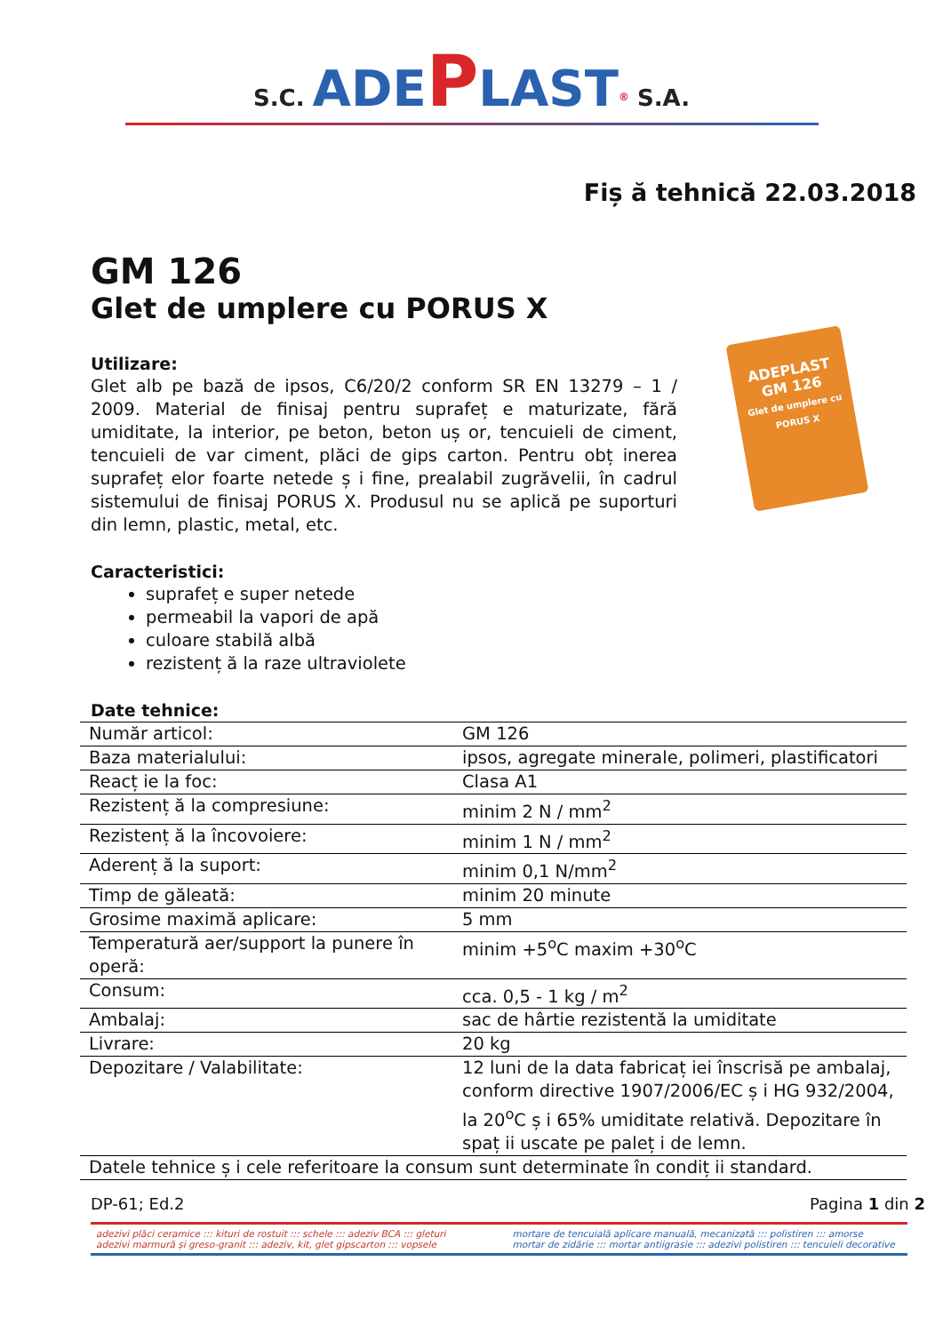S.C. ADE PLAST<sup>®</sup> S.A.
Fiș ă tehnică 22.03.2018
GM 126
Glet de umplere cu PORUS X
Utilizare:
Glet alb pe bază de ipsos, C6/20/2 conform SR EN 13279 – 1 / 2009. Material de finisaj pentru suprafeț e maturizate, fără umiditate, la interior, pe beton, beton uș or, tencuieli de ciment, tencuieli de var ciment, plăci de gips carton. Pentru obț inerea suprafeț elor foarte netede ș i fine, prealabil zugrăvelii, în cadrul sistemului de finisaj PORUS X. Produsul nu se aplică pe suporturi din lemn, plastic, metal, etc.
ADEPLAST
GM 126
Glet de umplere cu PORUS X
Caracteristici:
suprafeț e super netede
permeabil la vapori de apă
culoare stabilă albă
rezistenț ă la raze ultraviolete
Date tehnice:
| Număr articol: | GM 126 |
| Baza materialului: | ipsos, agregate minerale, polimeri, plastificatori |
| Reacț ie la foc: | Clasa A1 |
| Rezistenț ă la compresiune: | minim 2 N / mm<sup>2</sup> |
| Rezistenț ă la încovoiere: | minim 1 N / mm<sup>2</sup> |
| Aderenț ă la suport: | minim 0,1 N/mm<sup>2</sup> |
| Timp de găleată: | minim 20 minute |
| Grosime maximă aplicare: | 5 mm |
| Temperatură aer/support la punere în operă: | minim +5<sup>o</sup>C maxim +30<sup>o</sup>C |
| Consum: | cca. 0,5 - 1 kg / m<sup>2</sup> |
| Ambalaj: | sac de hârtie rezistentă la umiditate |
| Livrare: | 20 kg |
| Depozitare / Valabilitate: | 12 luni de la data fabricaț iei înscrisă pe ambalaj, conform directive 1907/2006/EC ș i HG 932/2004, la 20<sup>o</sup>C ș i 65% umiditate relativă. Depozitare în spaț ii uscate pe paleț i de lemn. |
| Datele tehnice ș i cele referitoare la consum sunt determinate în condiț ii standard. | |
DP-61; Ed.2 Pagina 1 din 2
adezivi plăci ceramice ::: kituri de rostuit ::: schele ::: adeziv BCA ::: gleturi
adezivi marmură și greso-granit ::: adeziv, kit, glet gipscarton ::: vopsele
mortare de tencuială aplicare manuală, mecanizată ::: polistiren ::: amorse
mortar de zidărie ::: mortar antiigrasie ::: adezivi polistiren ::: tencuieli decorative